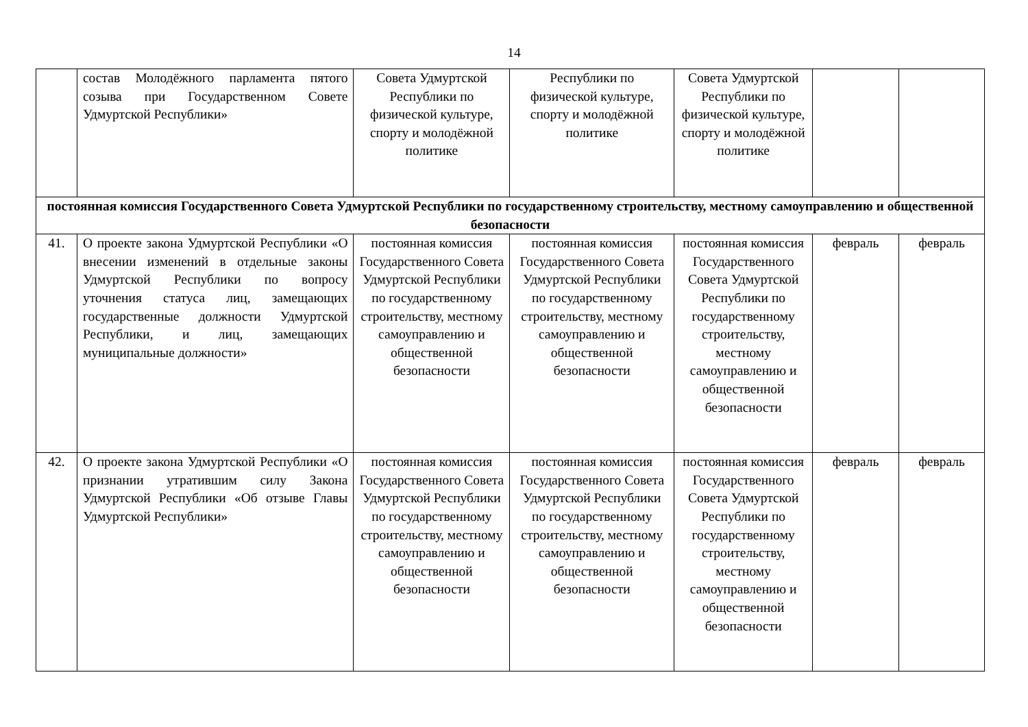14
| | состав Молодёжного парламента пятого созыва при Государственном Совете Удмуртской Республики» | Совета Удмуртской Республики по физической культуре, спорту и молодёжной политике | Республики по физической культуре, спорту и молодёжной политике | Совета Удмуртской Республики по физической культуре, спорту и молодёжной политике | | |
| постоянная комиссия Государственного Совета Удмуртской Республики по государственному строительству, местному самоуправлению и общественной безопасности | | | | | | |
| 41. | О проекте закона Удмуртской Республики «О внесении изменений в отдельные законы Удмуртской Республики по вопросу уточнения статуса лиц, замещающих государственные должности Удмуртской Республики, и лиц, замещающих муниципальные должности» | постоянная комиссия Государственного Совета Удмуртской Республики по государственному строительству, местному самоуправлению и общественной безопасности | постоянная комиссия Государственного Совета Удмуртской Республики по государственному строительству, местному самоуправлению и общественной безопасности | постоянная комиссия Государственного Совета Удмуртской Республики по государственному строительству, местному самоуправлению и общественной безопасности | февраль | февраль |
| 42. | О проекте закона Удмуртской Республики «О признании утратившим силу Закона Удмуртской Республики «Об отзыве Главы Удмуртской Республики» | постоянная комиссия Государственного Совета Удмуртской Республики по государственному строительству, местному самоуправлению и общественной безопасности | постоянная комиссия Государственного Совета Удмуртской Республики по государственному строительству, местному самоуправлению и общественной безопасности | постоянная комиссия Государственного Совета Удмуртской Республики по государственному строительству, местному самоуправлению и общественной безопасности | февраль | февраль |